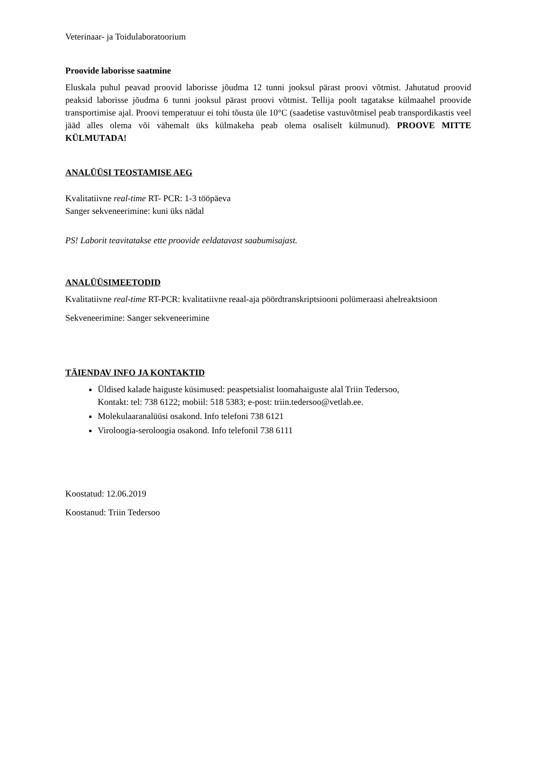Veterinaar- ja Toidulaboratoorium
Proovide laborisse saatmine
Eluskala puhul peavad proovid laborisse jõudma 12 tunni jooksul pärast proovi võtmist. Jahutatud proovid peaksid laborisse jõudma 6 tunni jooksul pärast proovi võtmist. Tellija poolt tagatakse külmaahel proovide transportimise ajal. Proovi temperatuur ei tohi tõusta üle 10°C (saadetise vastuvõtmisel peab transpordikastis veel jääd alles olema või vähemalt üks külmakeha peab olema osaliselt külmunud). PROOVE MITTE KÜLMUTADA!
ANALÜÜSI TEOSTAMISE AEG
Kvalitatiivne real-time RT- PCR: 1-3 tööpäeva
Sanger sekveneerimine: kuni üks nädal
PS! Laborit teavitatakse ette proovide eeldatavast saabumisajast.
ANALÜÜSIMEETODID
Kvalitatiivne real-time RT-PCR: kvalitatiivne reaal-aja pöördtranskriptsiooni polümeraasi ahelreaktsioon
Sekveneerimine: Sanger sekveneerimine
TÄIENDAV INFO JA KONTAKTID
Üldised kalade haiguste küsimused: peaspetsialist loomahaiguste alal Triin Tedersoo,
Kontakt: tel: 738 6122; mobiil: 518 5383; e-post: triin.tedersoo@vetlab.ee.
Molekulaaranalüüsi osakond. Info telefoni 738 6121
Viroloogia-seroloogia osakond. Info telefonil 738 6111
Koostatud: 12.06.2019
Koostanud: Triin Tedersoo